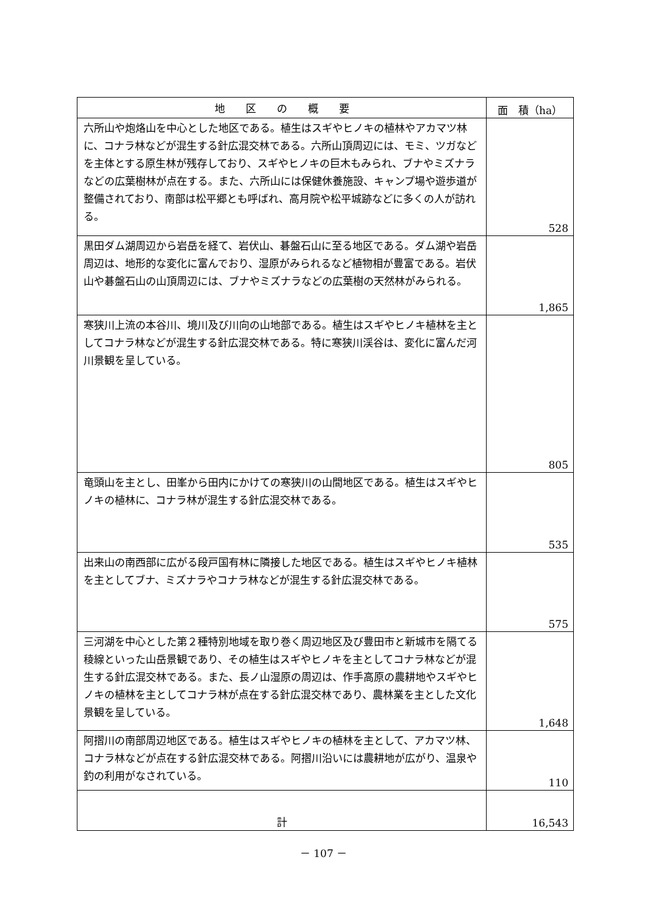| 地 区 の 概 要 | 面 積（ha） |
| --- | --- |
| 六所山や炮烙山を中心とした地区である。植生はスギやヒノキの植林やアカマツ林に、コナラ林などが混生する針広混交林である。六所山頂周辺には、モミ、ツガなどを主体とする原生林が残存しており、スギやヒノキの巨木もみられ、ブナやミズナラなどの広葉樹林が点在する。また、六所山には保健休養施設、キャンプ場や遊歩道が整備されており、南部は松平郷とも呼ばれ、高月院や松平城跡などに多くの人が訪れる。 | 528 |
| 黒田ダム湖周辺から岩岳を経て、岩伏山、碁盤石山に至る地区である。ダム湖や岩岳周辺は、地形的な変化に富んでおり、湿原がみられるなど植物相が豊富である。岩伏山や碁盤石山の山頂周辺には、ブナやミズナラなどの広葉樹の天然林がみられる。 | 1,865 |
| 寒狭川上流の本谷川、境川及び川向の山地部である。植生はスギやヒノキ植林を主としてコナラ林などが混生する針広混交林である。特に寒狭川渓谷は、変化に富んだ河川景観を呈している。 | 805 |
| 竜頭山を主とし、田峯から田内にかけての寒狭川の山間地区である。植生はスギやヒノキの植林に、コナラ林が混生する針広混交林である。 | 535 |
| 出来山の南西部に広がる段戸国有林に隣接した地区である。植生はスギやヒノキ植林を主としてブナ、ミズナラやコナラ林などが混生する針広混交林である。 | 575 |
| 三河湖を中心とした第２種特別地域を取り巻く周辺地区及び豊田市と新城市を隔てる稜線といった山岳景観であり、その植生はスギやヒノキを主としてコナラ林などが混生する針広混交林である。また、長ノ山湿原の周辺は、作手高原の農耕地やスギやヒノキの植林を主としてコナラ林が点在する針広混交林であり、農林業を主とした文化景観を呈している。 | 1,648 |
| 阿摺川の南部周辺地区である。植生はスギやヒノキの植林を主として、アカマツ林、コナラ林などが点在する針広混交林である。阿摺川沿いには農耕地が広がり、温泉や釣の利用がなされている。 | 110 |
| 計 | 16,543 |
－ 107 －